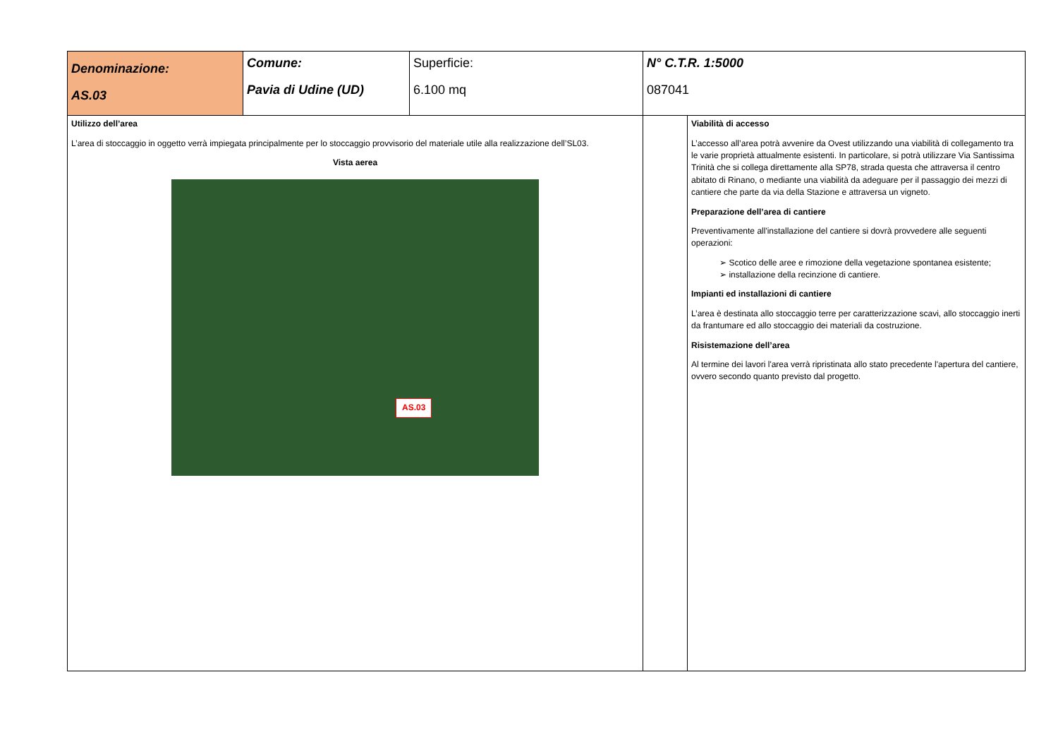| Denominazione: AS.03 | Comune: Pavia di Udine (UD) | Superficie: 6.100 mq | N° C.T.R. 1:5000 087041 | |
| Utilizzo dell’area L’area di stoccaggio in oggetto verrà impiegata principalmente per lo stoccaggio provvisorio del materiale utile alla realizzazione dell’SL03. Vista aerea AS.03 | | | | Viabilità di accesso L’accesso all’area potrà avvenire da Ovest utilizzando una viabilità di collegamento tra le varie proprietà attualmente esistenti. In particolare, si potrà utilizzare Via Santissima Trinità che si collega direttamente alla SP78, strada questa che attraversa il centro abitato di Rinano, o mediante una viabilità da adeguare per il passaggio dei mezzi di cantiere che parte da via della Stazione e attraversa un vigneto. Preparazione dell’area di cantiere Preventivamente all'installazione del cantiere si dovrà provvedere alle seguenti operazioni: ➢ Scotico delle aree e rimozione della vegetazione spontanea esistente; ➢ installazione della recinzione di cantiere. Impianti ed installazioni di cantiere L’area è destinata allo stoccaggio terre per caratterizzazione scavi, allo stoccaggio inerti da frantumare ed allo stoccaggio dei materiali da costruzione. Risistemazione dell’area Al termine dei lavori l'area verrà ripristinata allo stato precedente l'apertura del cantiere, ovvero secondo quanto previsto dal progetto. |